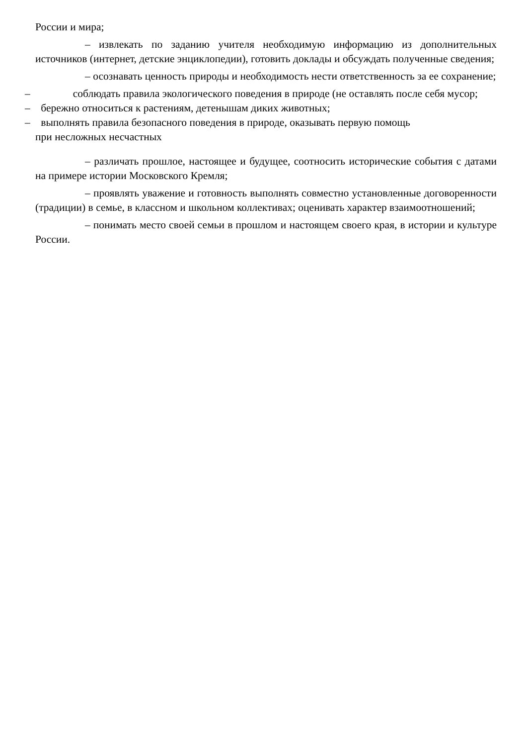России и мира;
– извлекать по заданию учителя необходимую информацию из дополнительных источников (интернет, детские энциклопедии), готовить доклады и обсуждать полученные сведения;
– осознавать ценность природы и необходимость нести ответственность за ее сохранение;
– соблюдать правила экологического поведения в природе (не оставлять после себя мусор;
– бережно относиться к растениям, детенышам диких животных;
– выполнять правила безопасного поведения в природе, оказывать первую помощь
при несложных несчастных
– различать прошлое, настоящее и будущее, соотносить исторические события с датами на примере истории Московского Кремля;
– проявлять уважение и готовность выполнять совместно установленные договоренности (традиции) в семье, в классном и школьном коллективах; оценивать характер взаимоотношений;
– понимать место своей семьи в прошлом и настоящем своего края, в истории и культуре России.